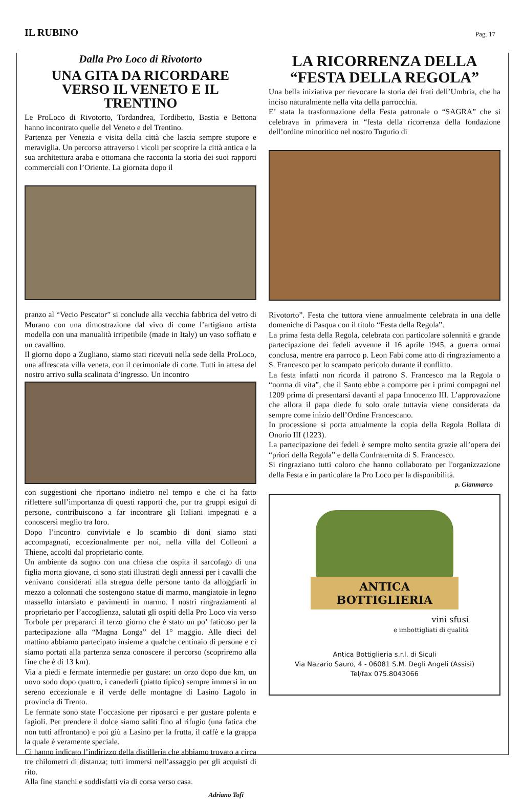IL RUBINO
Pag. 17
Dalla Pro Loco di Rivotorto
UNA GITA DA RICORDARE
VERSO IL VENETO E IL TRENTINO
Le ProLoco di Rivotorto, Tordandrea, Tordibetto, Bastia e Bettona hanno incontrato quelle del Veneto e del Trentino.
Partenza per Venezia e visita della città che lascia sempre stupore e meraviglia. Un percorso attraverso i vicoli per scoprire la città antica e la sua architettura araba e ottomana che racconta la storia dei suoi rapporti commerciali con l’Oriente. La giornata dopo il
pranzo al “Vecio Pescator” si conclude alla vecchia fabbrica del vetro di Murano con una dimostrazione dal vivo di come l’artigiano artista modella con una manualità irripetibile (made in Italy) un vaso soffiato e un cavallino.
Il giorno dopo a Zugliano, siamo stati ricevuti nella sede della ProLoco, una affrescata villa veneta, con il cerimoniale di corte. Tutti in attesa del nostro arrivo sulla scalinata d’ingresso. Un incontro
con suggestioni che riportano indietro nel tempo e che ci ha fatto riflettere sull’importanza di questi rapporti che, pur tra gruppi esigui di persone, contribuiscono a far incontrare gli Italiani impegnati e a conoscersi meglio tra loro.
Dopo l’incontro conviviale e lo scambio di doni siamo stati accompagnati, eccezionalmente per noi, nella villa del Colleoni a Thiene, accolti dal proprietario conte.
Un ambiente da sogno con una chiesa che ospita il sarcofago di una figlia morta giovane, ci sono stati illustrati degli annessi per i cavalli che venivano considerati alla stregua delle persone tanto da alloggiarli in mezzo a colonnati che sostengono statue di marmo, mangiatoie in legno massello intarsiato e pavimenti in marmo. I nostri ringraziamenti al proprietario per l’accoglienza, salutati gli ospiti della Pro Loco via verso Torbole per prepararci il terzo giorno che è stato un po’ faticoso per la partecipazione alla “Magna Longa” del 1° maggio. Alle dieci del mattino abbiamo partecipato insieme a qualche centinaio di persone e ci siamo portati alla partenza senza conoscere il percorso (scopriremo alla fine che è di 13 km).
Via a piedi e fermate intermedie per gustare: un orzo dopo due km, un uovo sodo dopo quattro, i canederli (piatto tipico) sempre immersi in un sereno eccezionale e il verde delle montagne di Lasino Lagolo in provincia di Trento.
Le fermate sono state l’occasione per riposarci e per gustare polenta e fagioli. Per prendere il dolce siamo saliti fino al rifugio (una fatica che non tutti affrontano) e poi giù a Lasino per la frutta, il caffè e la grappa la quale è veramente speciale.
Ci hanno indicato l’indirizzo della distilleria che abbiamo trovato a circa tre chilometri di distanza; tutti immersi nell’assaggio per gli acquisti di rito.
Alla fine stanchi e soddisfatti via di corsa verso casa.
Adriano Tofi
LA RICORRENZA DELLA
“FESTA DELLA REGOLA”
Una bella iniziativa per rievocare la storia dei frati dell’Umbria, che ha inciso naturalmente nella vita della parrocchia.
E’ stata la trasformazione della Festa patronale o “SAGRA” che si celebrava in primavera in “festa della ricorrenza della fondazione dell’ordine minoritico nel nostro Tugurio di
Rivotorto”. Festa che tuttora viene annualmente celebrata in una delle domeniche di Pasqua con il titolo “Festa della Regola”.
La prima festa della Regola, celebrata con particolare solennità e grande partecipazione dei fedeli avvenne il 16 aprile 1945, a guerra ormai conclusa, mentre era parroco p. Leon Fabi come atto di ringraziamento a S. Francesco per lo scampato pericolo durante il conflitto.
La festa infatti non ricorda il patrono S. Francesco ma la Regola o “norma di vita”, che il Santo ebbe a comporre per i primi compagni nel 1209 prima di presentarsi davanti al papa Innocenzo III. L’approvazione che allora il papa diede fu solo orale tuttavia viene considerata da sempre come inizio dell’Ordine Francescano.
In processione si porta attualmente la copia della Regola Bollata di Onorio III (1223).
La partecipazione dei fedeli è sempre molto sentita grazie all’opera dei “priori della Regola” e della Confraternita di S. Francesco.
Si ringraziano tutti coloro che hanno collaborato per l'organizzazione della Festa e in particolare la Pro Loco per la disponibilità.
p. Gianmarco
ANTICA BOTTIGLIERIA
vini sfusi
e imbottigliati di qualità
Antica Bottiglieria s.r.l. di Siculi
Via Nazario Sauro, 4 - 06081 S.M. Degli Angeli (Assisi)
Tel/fax 075.8043066